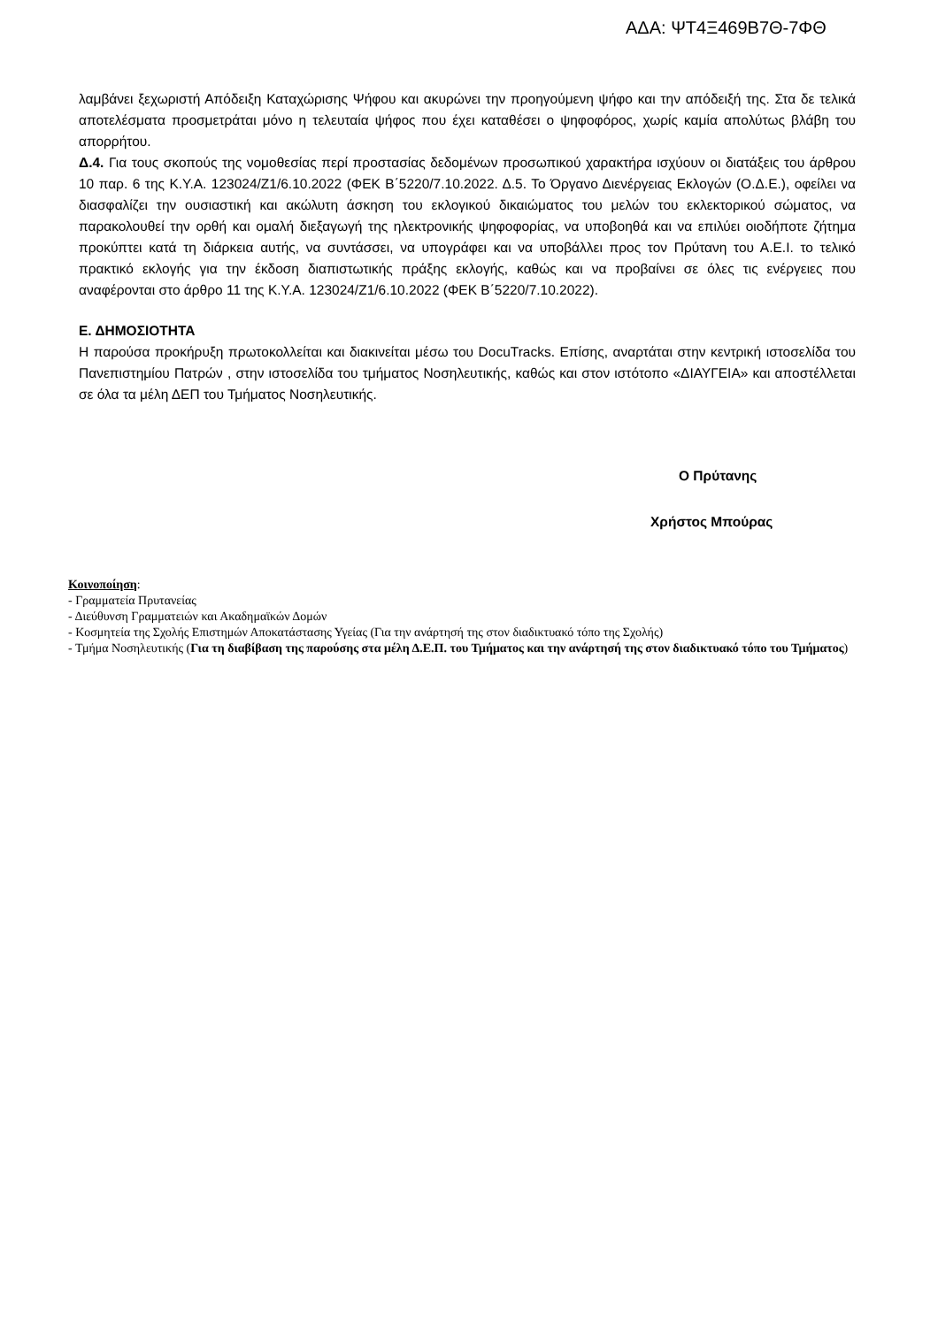ΑΔΑ: ΨΤ4Ξ469Β7Θ-7ΦΘ
λαμβάνει ξεχωριστή Απόδειξη Καταχώρισης Ψήφου και ακυρώνει την προηγούμενη ψήφο και την απόδειξή της. Στα δε τελικά αποτελέσματα προσμετράται μόνο η τελευταία ψήφος που έχει καταθέσει ο ψηφοφόρος, χωρίς καμία απολύτως βλάβη του απορρήτου.
Δ.4. Για τους σκοπούς της νομοθεσίας περί προστασίας δεδομένων προσωπικού χαρακτήρα ισχύουν οι διατάξεις του άρθρου 10 παρ. 6 της Κ.Υ.Α. 123024/Ζ1/6.10.2022 (ΦΕΚ Β΄5220/7.10.2022. Δ.5. Το Όργανο Διενέργειας Εκλογών (Ο.Δ.Ε.), οφείλει να διασφαλίζει την ουσιαστική και ακώλυτη άσκηση του εκλογικού δικαιώματος του μελών του εκλεκτορικού σώματος, να παρακολουθεί την ορθή και ομαλή διεξαγωγή της ηλεκτρονικής ψηφοφορίας, να υποβοηθά και να επιλύει οιοδήποτε ζήτημα προκύπτει κατά τη διάρκεια αυτής, να συντάσσει, να υπογράφει και να υποβάλλει προς τον Πρύτανη του Α.Ε.Ι. το τελικό πρακτικό εκλογής για την έκδοση διαπιστωτικής πράξης εκλογής, καθώς και να προβαίνει σε όλες τις ενέργειες που αναφέρονται στο άρθρο 11 της Κ.Υ.Α. 123024/Ζ1/6.10.2022 (ΦΕΚ Β΄5220/7.10.2022).
Ε. ΔΗΜΟΣΙΟΤΗΤΑ
Η παρούσα προκήρυξη πρωτοκολλείται και διακινείται μέσω του DocuTracks. Επίσης, αναρτάται στην κεντρική ιστοσελίδα του Πανεπιστημίου Πατρών , στην ιστοσελίδα του τμήματος Νοσηλευτικής, καθώς και στον ιστότοπο «ΔΙΑΥΓΕΙΑ» και αποστέλλεται σε όλα τα μέλη ΔΕΠ του Τμήματος Νοσηλευτικής.
Ο Πρύτανης
Χρήστος Μπούρας
Κοινοποίηση:
- Γραμματεία Πρυτανείας
- Διεύθυνση Γραμματειών και Ακαδημαϊκών Δομών
- Κοσμητεία της Σχολής Επιστημών Αποκατάστασης Υγείας (Για την ανάρτησή της στον διαδικτυακό τόπο της Σχολής)
- Τμήμα Νοσηλευτικής (Για τη διαβίβαση της παρούσης στα μέλη Δ.Ε.Π. του Τμήματος και την ανάρτησή της στον διαδικτυακό τόπο του Τμήματος)